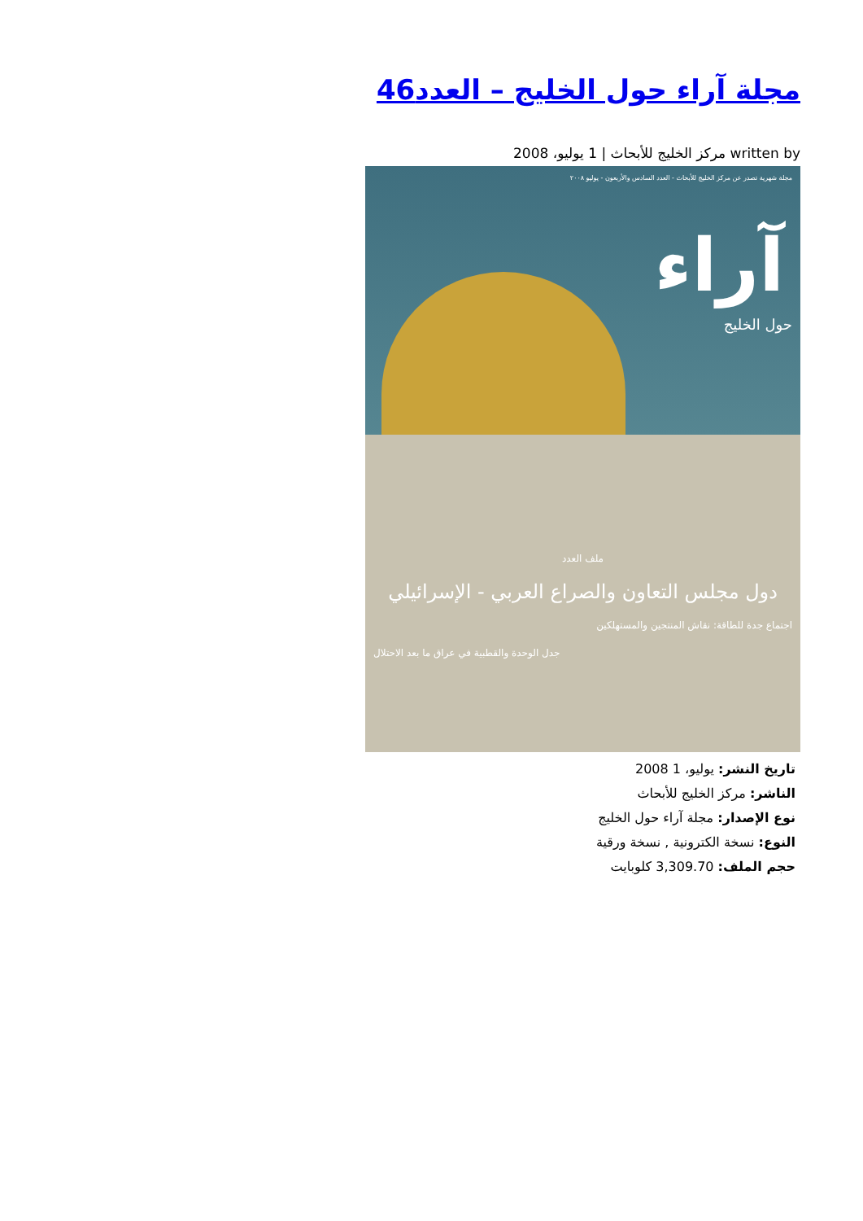مجلة آراء حول الخليج – العدد46
written by مركز الخليج للأبحاث | 1 يوليو، 2008
مجلة شهرية تصدر عن مركز الخليج للأبحاث - العدد السادس والأربعون - يوليو ٢٠٠٨
آراء
حول الخليج
ملف العدد
دول مجلس التعاون والصراع العربي - الإسرائيلي
اجتماع جدة للطاقة: نقاش المنتجين والمستهلكين
جدل الوحدة والقطبية في عراق ما بعد الاحتلال
تاريخ النشر: يوليو، 1 2008
الناشر: مركز الخليج للأبحاث
نوع الإصدار: مجلة آراء حول الخليج
النوع: نسخة الكترونية , نسخة ورقية
حجم الملف: 3,309.70 كلوبايت